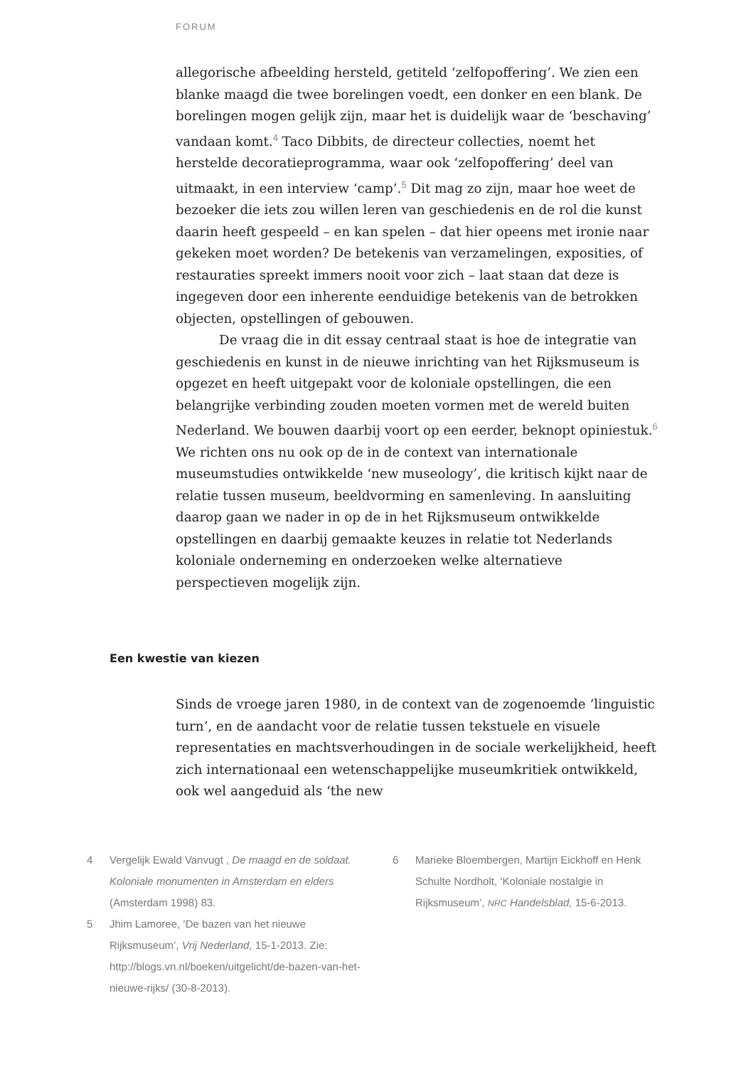FORUM
allegorische afbeelding hersteld, getiteld ‘zelfopoffering’. We zien een blanke maagd die twee borelingen voedt, een donker en een blank. De borelingen mogen gelijk zijn, maar het is duidelijk waar de ‘beschaving’ vandaan komt.<sup>4</sup> Taco Dibbits, de directeur collecties, noemt het herstelde decoratieprogramma, waar ook ‘zelfopoffering’ deel van uitmaakt, in een interview ‘camp’.<sup>5</sup> Dit mag zo zijn, maar hoe weet de bezoeker die iets zou willen leren van geschiedenis en de rol die kunst daarin heeft gespeeld – en kan spelen – dat hier opeens met ironie naar gekeken moet worden? De betekenis van verzamelingen, exposities, of restauraties spreekt immers nooit voor zich – laat staan dat deze is ingegeven door een inherente eenduidige betekenis van de betrokken objecten, opstellingen of gebouwen.
De vraag die in dit essay centraal staat is hoe de integratie van geschiedenis en kunst in de nieuwe inrichting van het Rijksmuseum is opgezet en heeft uitgepakt voor de koloniale opstellingen, die een belangrijke verbinding zouden moeten vormen met de wereld buiten Nederland. We bouwen daarbij voort op een eerder, beknopt opiniestuk.<sup>6</sup> We richten ons nu ook op de in de context van internationale museumstudies ontwikkelde ‘new museology’, die kritisch kijkt naar de relatie tussen museum, beeldvorming en samenleving. In aansluiting daarop gaan we nader in op de in het Rijksmuseum ontwikkelde opstellingen en daarbij gemaakte keuzes in relatie tot Nederlands koloniale onderneming en onderzoeken welke alternatieve perspectieven mogelijk zijn.
Een kwestie van kiezen
Sinds de vroege jaren 1980, in de context van de zogenoemde ‘linguistic turn’, en de aandacht voor de relatie tussen tekstuele en visuele representaties en machtsverhoudingen in de sociale werkelijkheid, heeft zich internationaal een wetenschappelijke museumkritiek ontwikkeld, ook wel aangeduid als ‘the new
4 Vergelijk Ewald Vanvugt , De maagd en de soldaat. Koloniale monumenten in Amsterdam en elders (Amsterdam 1998) 83.
5 Jhim Lamoree, ‘De bazen van het nieuwe Rijksmuseum’, Vrij Nederland, 15-1-2013. Zie: http://blogs.vn.nl/boeken/uitgelicht/de-bazen-van-het-nieuwe-rijks/ (30-8-2013).
6 Marieke Bloembergen, Martijn Eickhoff en Henk Schulte Nordholt, ‘Koloniale nostalgie in Rijksmuseum’, NRC Handelsblad, 15-6-2013.